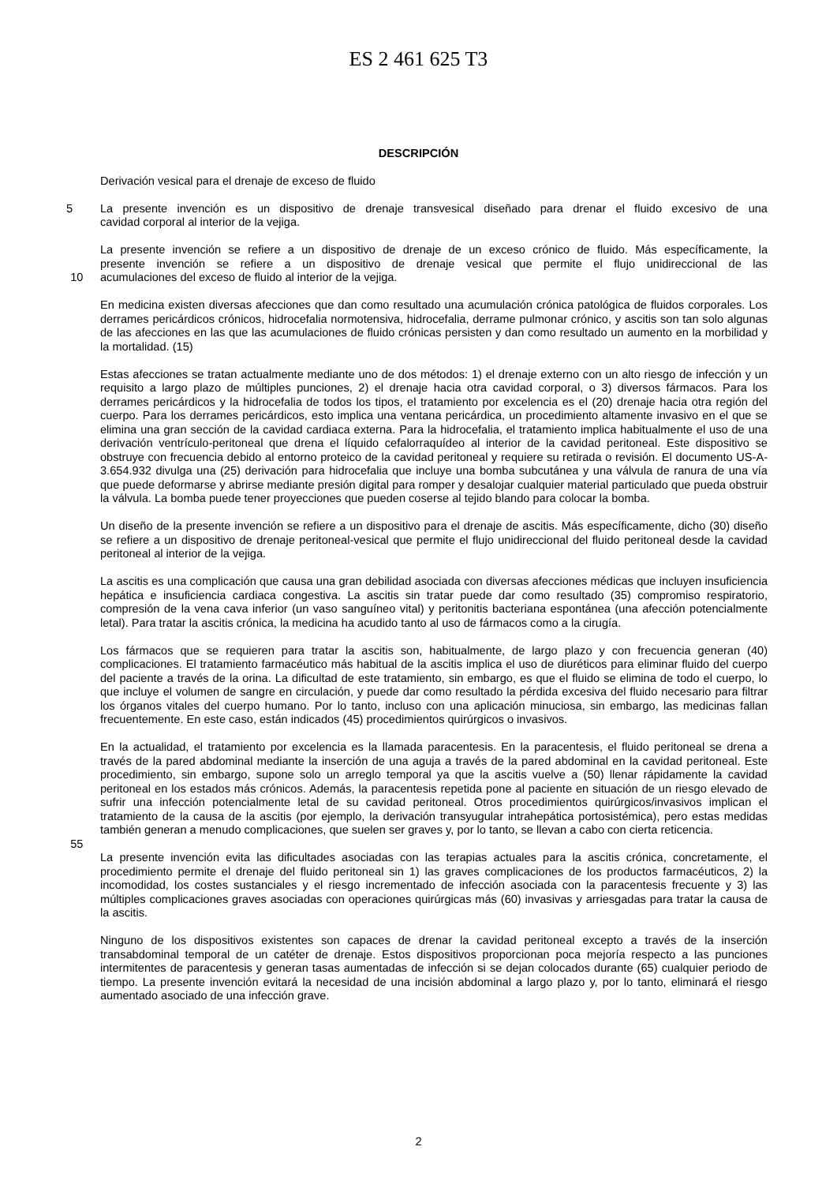ES 2 461 625 T3
DESCRIPCIÓN
Derivación vesical para el drenaje de exceso de fluido
5 La presente invención es un dispositivo de drenaje transvesical diseñado para drenar el fluido excesivo de una
cavidad corporal al interior de la vejiga.
La presente invención se refiere a un dispositivo de drenaje de un exceso crónico de fluido. Más específicamente, la
presente invención se refiere a un dispositivo de drenaje vesical que permite el flujo unidireccional de las
10 acumulaciones del exceso de fluido al interior de la vejiga.
En medicina existen diversas afecciones que dan como resultado una acumulación crónica patológica de fluidos corporales. Los derrames pericárdicos crónicos, hidrocefalia normotensiva, hidrocefalia, derrame pulmonar crónico, y ascitis son tan solo algunas de las afecciones en las que las acumulaciones de fluido crónicas persisten y dan como resultado un aumento en la morbilidad y la mortalidad. (15)
Estas afecciones se tratan actualmente mediante uno de dos métodos: 1) el drenaje externo con un alto riesgo de infección y un requisito a largo plazo de múltiples punciones, 2) el drenaje hacia otra cavidad corporal, o 3) diversos fármacos. Para los derrames pericárdicos y la hidrocefalia de todos los tipos, el tratamiento por excelencia es el (20) drenaje hacia otra región del cuerpo. Para los derrames pericárdicos, esto implica una ventana pericárdica, un procedimiento altamente invasivo en el que se elimina una gran sección de la cavidad cardiaca externa. Para la hidrocefalia, el tratamiento implica habitualmente el uso de una derivación ventrículo-peritoneal que drena el líquido cefalorraquídeo al interior de la cavidad peritoneal. Este dispositivo se obstruye con frecuencia debido al entorno proteico de la cavidad peritoneal y requiere su retirada o revisión. El documento US-A-3.654.932 divulga una (25) derivación para hidrocefalia que incluye una bomba subcutánea y una válvula de ranura de una vía que puede deformarse y abrirse mediante presión digital para romper y desalojar cualquier material particulado que pueda obstruir la válvula. La bomba puede tener proyecciones que pueden coserse al tejido blando para colocar la bomba.
Un diseño de la presente invención se refiere a un dispositivo para el drenaje de ascitis. Más específicamente, dicho (30) diseño se refiere a un dispositivo de drenaje peritoneal-vesical que permite el flujo unidireccional del fluido peritoneal desde la cavidad peritoneal al interior de la vejiga.
La ascitis es una complicación que causa una gran debilidad asociada con diversas afecciones médicas que incluyen insuficiencia hepática e insuficiencia cardiaca congestiva. La ascitis sin tratar puede dar como resultado (35) compromiso respiratorio, compresión de la vena cava inferior (un vaso sanguíneo vital) y peritonitis bacteriana espontánea (una afección potencialmente letal). Para tratar la ascitis crónica, la medicina ha acudido tanto al uso de fármacos como a la cirugía.
Los fármacos que se requieren para tratar la ascitis son, habitualmente, de largo plazo y con frecuencia generan (40) complicaciones. El tratamiento farmacéutico más habitual de la ascitis implica el uso de diuréticos para eliminar fluido del cuerpo del paciente a través de la orina. La dificultad de este tratamiento, sin embargo, es que el fluido se elimina de todo el cuerpo, lo que incluye el volumen de sangre en circulación, y puede dar como resultado la pérdida excesiva del fluido necesario para filtrar los órganos vitales del cuerpo humano. Por lo tanto, incluso con una aplicación minuciosa, sin embargo, las medicinas fallan frecuentemente. En este caso, están indicados (45) procedimientos quirúrgicos o invasivos.
En la actualidad, el tratamiento por excelencia es la llamada paracentesis. En la paracentesis, el fluido peritoneal se drena a través de la pared abdominal mediante la inserción de una aguja a través de la pared abdominal en la cavidad peritoneal. Este procedimiento, sin embargo, supone solo un arreglo temporal ya que la ascitis vuelve a (50) llenar rápidamente la cavidad peritoneal en los estados más crónicos. Además, la paracentesis repetida pone al paciente en situación de un riesgo elevado de sufrir una infección potencialmente letal de su cavidad peritoneal. Otros procedimientos quirúrgicos/invasivos implican el tratamiento de la causa de la ascitis (por ejemplo, la derivación transyugular intrahepática portosistémica), pero estas medidas también generan a menudo complicaciones, que suelen ser graves y, por lo tanto, se llevan a cabo con cierta reticencia.
55
La presente invención evita las dificultades asociadas con las terapias actuales para la ascitis crónica, concretamente, el procedimiento permite el drenaje del fluido peritoneal sin 1) las graves complicaciones de los productos farmacéuticos, 2) la incomodidad, los costes sustanciales y el riesgo incrementado de infección asociada con la paracentesis frecuente y 3) las múltiples complicaciones graves asociadas con operaciones quirúrgicas más (60) invasivas y arriesgadas para tratar la causa de la ascitis.
Ninguno de los dispositivos existentes son capaces de drenar la cavidad peritoneal excepto a través de la inserción transabdominal temporal de un catéter de drenaje. Estos dispositivos proporcionan poca mejoría respecto a las punciones intermitentes de paracentesis y generan tasas aumentadas de infección si se dejan colocados durante (65) cualquier periodo de tiempo. La presente invención evitará la necesidad de una incisión abdominal a largo plazo y, por lo tanto, eliminará el riesgo aumentado asociado de una infección grave.
2